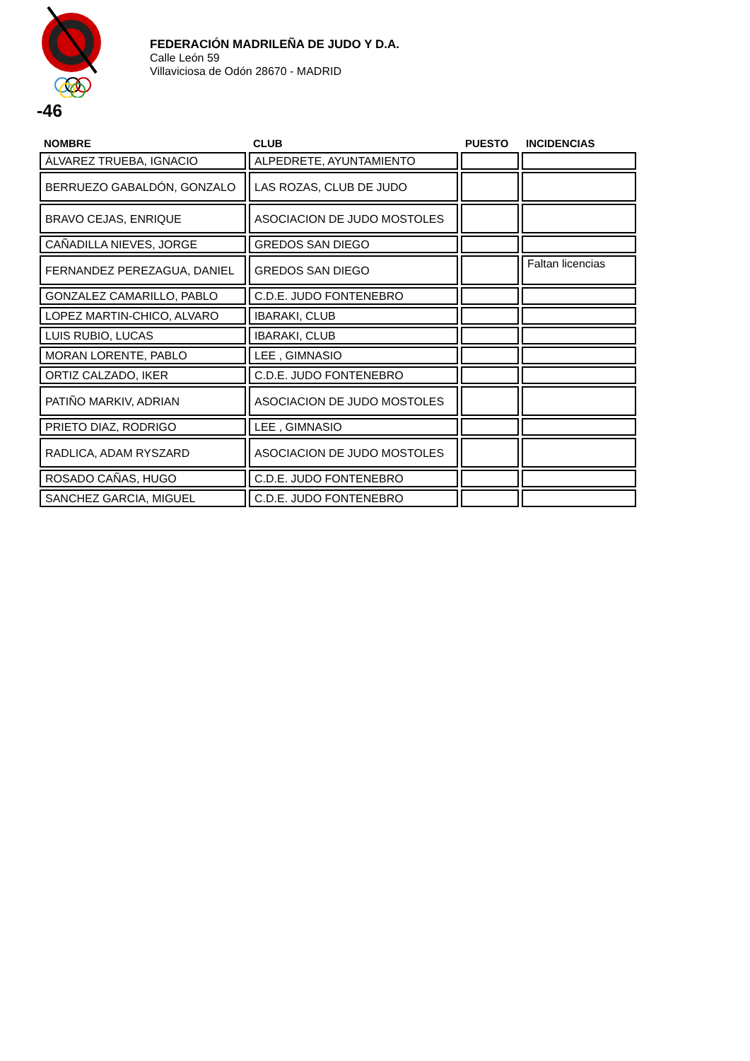FEDERACIÓN MADRILEÑA DE JUDO Y D.A.
Calle León 59
Villaviciosa de Odón 28670 - MADRID
-46
| NOMBRE | CLUB | PUESTO | INCIDENCIAS |
| --- | --- | --- | --- |
| ÁLVAREZ TRUEBA, IGNACIO | ALPEDRETE, AYUNTAMIENTO | | |
| BERRUEZO GABALDÓN, GONZALO | LAS ROZAS, CLUB DE JUDO | | |
| BRAVO CEJAS, ENRIQUE | ASOCIACION DE JUDO MOSTOLES | | |
| CAÑADILLA NIEVES, JORGE | GREDOS SAN DIEGO | | |
| FERNANDEZ PEREZAGUA, DANIEL | GREDOS SAN DIEGO | | Faltan licencias |
| GONZALEZ CAMARILLO, PABLO | C.D.E. JUDO FONTENEBRO | | |
| LOPEZ MARTIN-CHICO, ALVARO | IBARAKI, CLUB | | |
| LUIS RUBIO, LUCAS | IBARAKI, CLUB | | |
| MORAN LORENTE, PABLO | LEE , GIMNASIO | | |
| ORTIZ CALZADO, IKER | C.D.E. JUDO FONTENEBRO | | |
| PATIÑO MARKIV, ADRIAN | ASOCIACION DE JUDO MOSTOLES | | |
| PRIETO DIAZ, RODRIGO | LEE , GIMNASIO | | |
| RADLICA, ADAM RYSZARD | ASOCIACION DE JUDO MOSTOLES | | |
| ROSADO CAÑAS, HUGO | C.D.E. JUDO FONTENEBRO | | |
| SANCHEZ GARCIA, MIGUEL | C.D.E. JUDO FONTENEBRO | | |